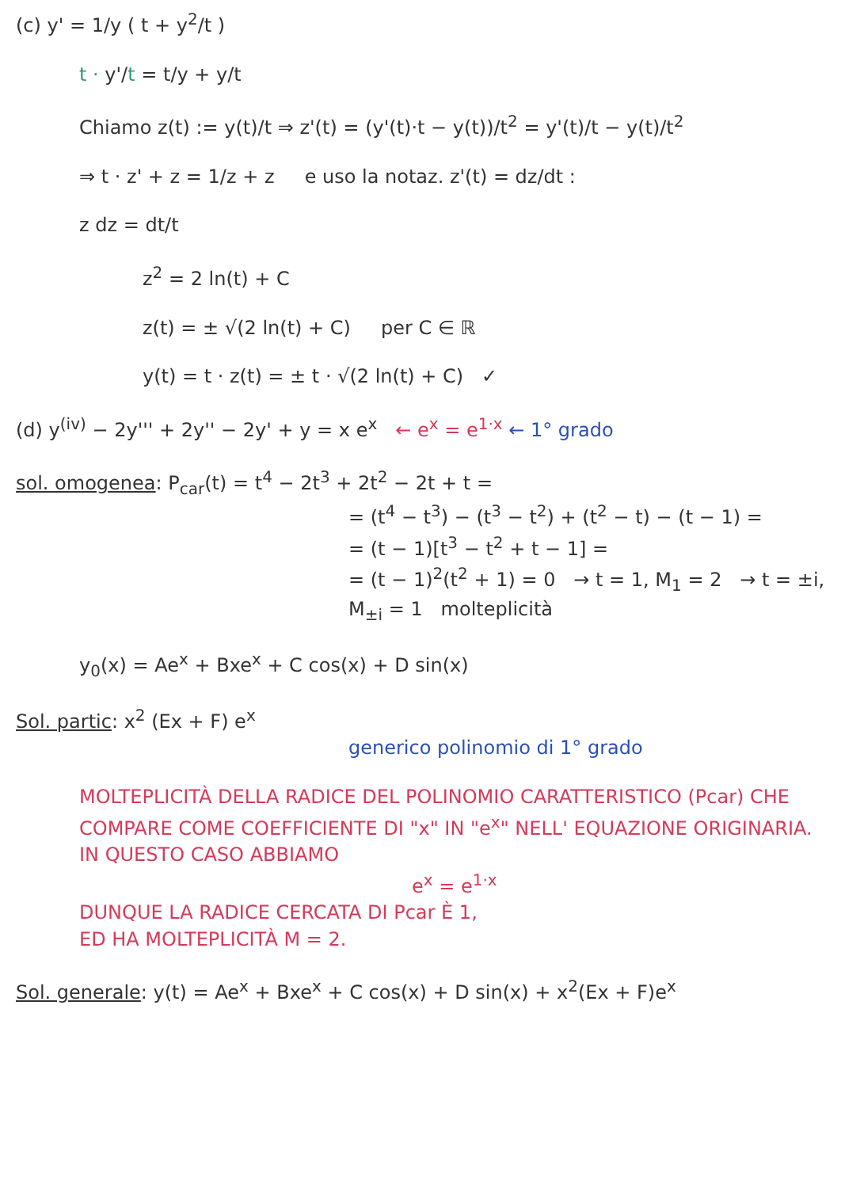(c) y' = 1/y ( t + y<sup>2</sup>/t )
t · y'/t = t/y + y/t
Chiamo z(t) := y(t)/t ⇒ z'(t) = (y'(t)·t − y(t))/t<sup>2</sup> = y'(t)/t − y(t)/t<sup>2</sup>
⇒ t · z' + z = 1/z + z e uso la notaz. z'(t) = dz/dt :
z dz = dt/t
z<sup>2</sup> = 2 ln(t) + C
z(t) = ± √(2 ln(t) + C) per C ∈ ℝ
y(t) = t · z(t) = ± t · √(2 ln(t) + C) ✓
(d) y<sup>(iv)</sup> − 2y''' + 2y'' − 2y' + y = x e<sup>x</sup> ← e<sup>x</sup> = e<sup>1·x</sup> ← 1° grado
sol. omogenea: P<sub>car</sub>(t) = t<sup>4</sup> − 2t<sup>3</sup> + 2t<sup>2</sup> − 2t + t =
= (t<sup>4</sup> − t<sup>3</sup>) − (t<sup>3</sup> − t<sup>2</sup>) + (t<sup>2</sup> − t) − (t − 1) =
= (t − 1)[t<sup>3</sup> − t<sup>2</sup> + t − 1] =
= (t − 1)<sup>2</sup>(t<sup>2</sup> + 1) = 0 → t = 1, M<sub>1</sub> = 2 → t = ±i, M<sub>±i</sub> = 1 molteplicità
y<sub>0</sub>(x) = Ae<sup>x</sup> + Bxe<sup>x</sup> + C cos(x) + D sin(x)
Sol. partic: x<sup>2</sup> (Ex + F) e<sup>x</sup>
generico polinomio di 1° grado
MOLTEPLICITÀ DELLA RADICE DEL POLINOMIO CARATTERISTICO (Pcar) CHE COMPARE COME COEFFICIENTE DI "x" IN "e<sup>x</sup>" NELL' EQUAZIONE ORIGINARIA.
IN QUESTO CASO ABBIAMO
e<sup>x</sup> = e<sup>1·x</sup>
DUNQUE LA RADICE CERCATA DI Pcar È 1,
ED HA MOLTEPLICITÀ M = 2.
Sol. generale: y(t) = Ae<sup>x</sup> + Bxe<sup>x</sup> + C cos(x) + D sin(x) + x<sup>2</sup>(Ex + F)e<sup>x</sup>